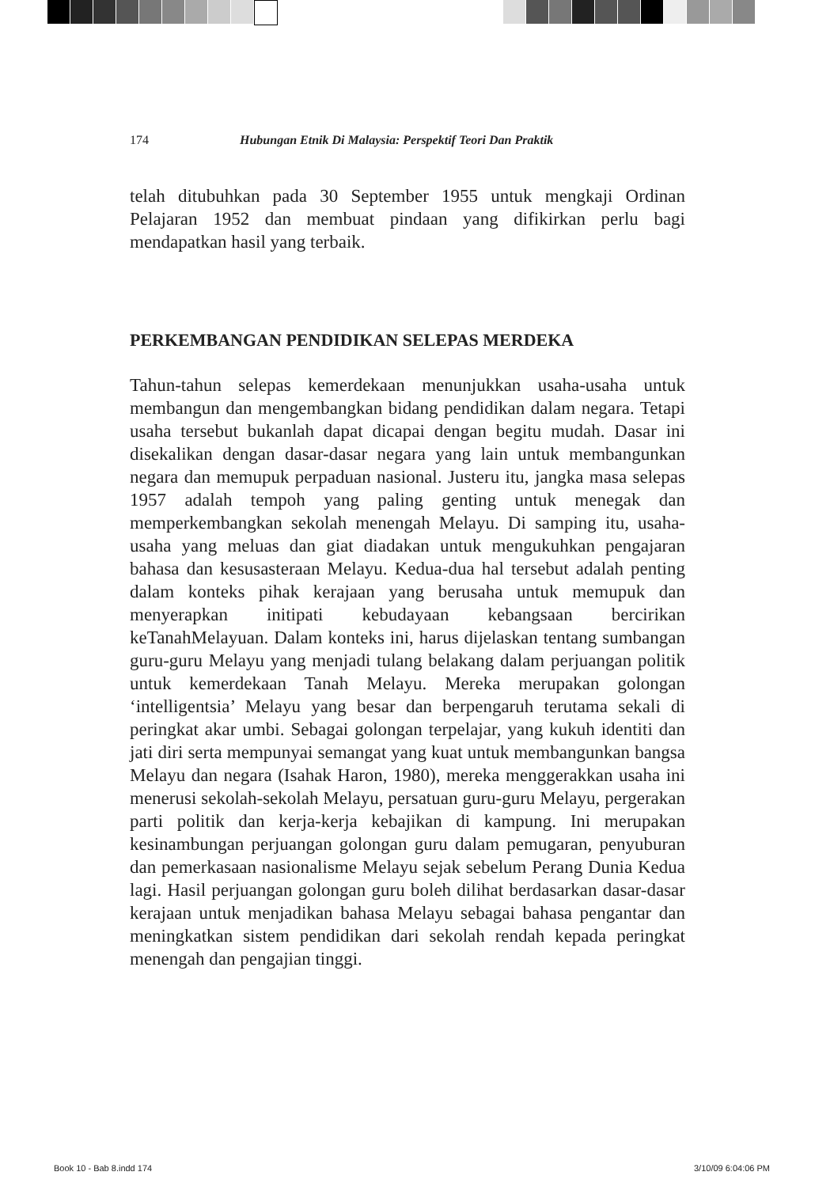174 Hubungan Etnik Di Malaysia: Perspektif Teori Dan Praktik
telah ditubuhkan pada 30 September 1955 untuk mengkaji Ordinan Pelajaran 1952 dan membuat pindaan yang difikirkan perlu bagi mendapatkan hasil yang terbaik.
PERKEMBANGAN PENDIDIKAN SELEPAS MERDEKA
Tahun-tahun selepas kemerdekaan menunjukkan usaha-usaha untuk membangun dan mengembangkan bidang pendidikan dalam negara. Tetapi usaha tersebut bukanlah dapat dicapai dengan begitu mudah. Dasar ini disekalikan dengan dasar-dasar negara yang lain untuk membangunkan negara dan memupuk perpaduan nasional. Justeru itu, jangka masa selepas 1957 adalah tempoh yang paling genting untuk menegak dan memperkembangkan sekolah menengah Melayu. Di samping itu, usaha-usaha yang meluas dan giat diadakan untuk mengukuhkan pengajaran bahasa dan kesusasteraan Melayu. Kedua-dua hal tersebut adalah penting dalam konteks pihak kerajaan yang berusaha untuk memupuk dan menyerapkan initipati kebudayaan kebangsaan bercirikan keTanahMelayuan. Dalam konteks ini, harus dijelaskan tentang sumbangan guru-guru Melayu yang menjadi tulang belakang dalam perjuangan politik untuk kemerdekaan Tanah Melayu. Mereka merupakan golongan ‘intelligentsia’ Melayu yang besar dan berpengaruh terutama sekali di peringkat akar umbi. Sebagai golongan terpelajar, yang kukuh identiti dan jati diri serta mempunyai semangat yang kuat untuk membangunkan bangsa Melayu dan negara (Isahak Haron, 1980), mereka menggerakkan usaha ini menerusi sekolah-sekolah Melayu, persatuan guru-guru Melayu, pergerakan parti politik dan kerja-kerja kebajikan di kampung. Ini merupakan kesinambungan perjuangan golongan guru dalam pemugaran, penyuburan dan pemerkasaan nasionalisme Melayu sejak sebelum Perang Dunia Kedua lagi. Hasil perjuangan golongan guru boleh dilihat berdasarkan dasar-dasar kerajaan untuk menjadikan bahasa Melayu sebagai bahasa pengantar dan meningkatkan sistem pendidikan dari sekolah rendah kepada peringkat menengah dan pengajian tinggi.
Book 10 - Bab 8.indd 174 3/10/09 6:04:06 PM